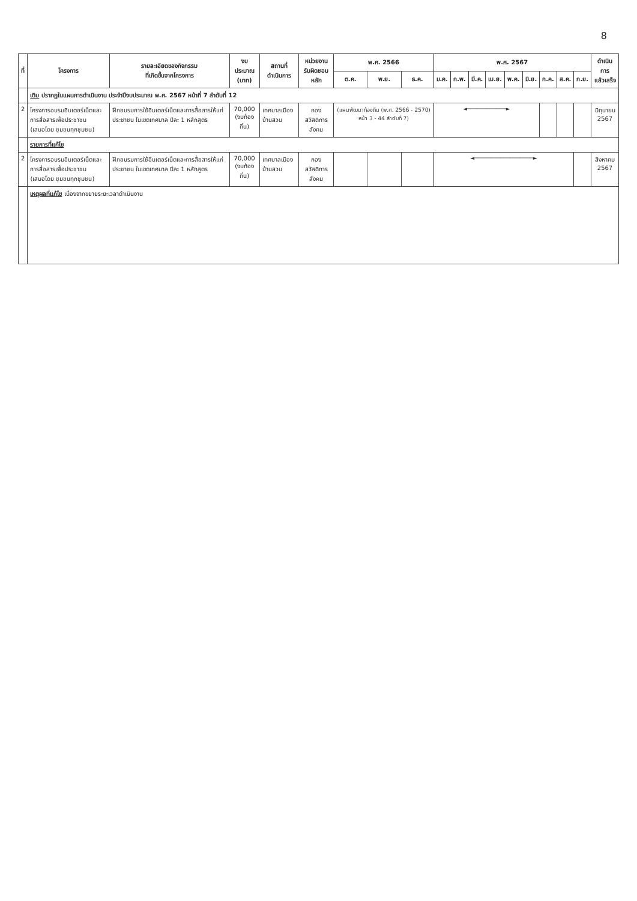8
| ที่ | โครงการ | รายละเอียดของกิจกรรม ที่เกิดขึ้นจากโครงการ | งบประมาณ (บาท) | สถานที่ ดำเนินการ | หน่วยงาน รับผิดชอบหลัก | พ.ศ. 2566 | | | พ.ศ. 2567 | | | | | | | | | ดำเนินการ แล้วเสร็จ |
| --- | --- | --- | --- | --- | --- | --- | --- | --- | --- | --- | --- | --- | --- | --- | --- | --- | --- | --- |
| | | | | | | ต.ค. | พ.ย. | ธ.ค. | ม.ค. | ก.พ. | มี.ค. | เม.ย. | พ.ค. | มิ.ย. | ก.ค. | ส.ค. | ก.ย. | |
| | เดิม ปรากฏในแผนการดำเนินงาน ประจำปีงบประมาณ พ.ศ. 2567 หน้าที่ 7 ลำดับที่ 12 | | | | | | | | | | | | | | | | | |
| 2 | โครงการอบรมอินเตอร์เน็ตและการสื่อสารเพื่อประชาชน (เสนอโดย ชุมชนทุกชุมชน) | ฝึกอบรมการใช้อินเตอร์เน็ตและการสื่อสารให้แก่ประชาชน ในเขตเทศบาล ปีละ 1 หลักสูตร | 70,000 (งบท้องถิ่น) | เทศบาลเมืองบ้านสวน | กอง สวัสดิการสังคม | (แผนพัฒนาท้องถิ่น (พ.ศ. 2566 - 2570) หน้า 3 - 44 ลำดับที่ 7) | | | ◄────────────► | | | | | | | | | มิถุนายน 2567 |
| | รายการที่แก้ไข | | | | | | | | | | | | | | | | | |
| 2 | โครงการอบรมอินเตอร์เน็ตและการสื่อสารเพื่อประชาชน (เสนอโดย ชุมชนทุกชุมชน) | ฝึกอบรมการใช้อินเตอร์เน็ตและการสื่อสารให้แก่ประชาชน ในเขตเทศบาล ปีละ 1 หลักสูตร | 70,000 (งบท้องถิ่น) | เทศบาลเมืองบ้านสวน | กอง สวัสดิการสังคม | | | | ◄──────────────────► | | | | | | | | | สิงหาคม 2567 |
| | เหตุผลที่แก้ไข เนื่องจากขยายระยะเวลาดำเนินงาน | | | | | | | | | | | | | | | | | |